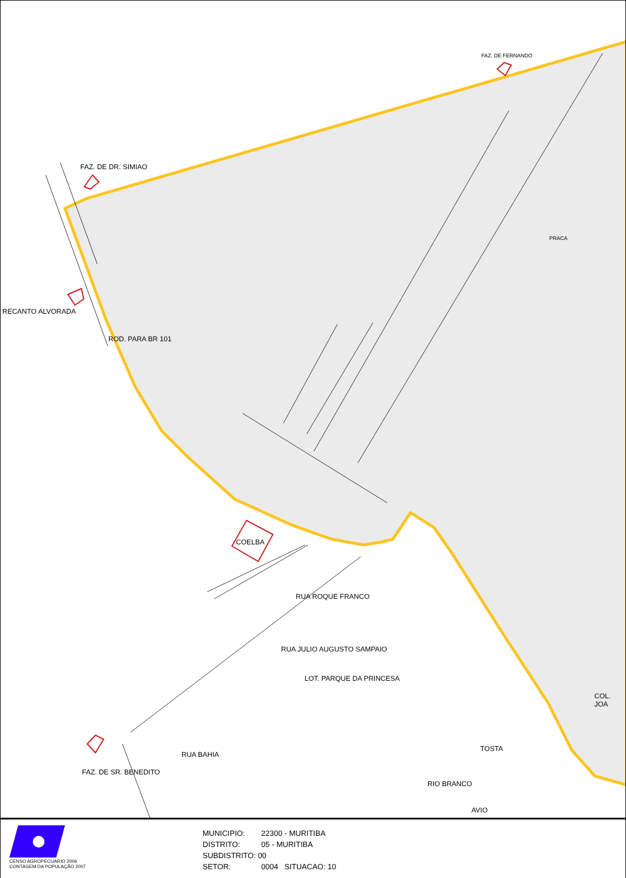FAZ. DE FERNANDO
FAZ. DE DR. SIMIAO
RECANTO ALVORADA
PRACA
ROD. PARA BR 101
COELBA
RUA ROQUE FRANCO
RUA JULIO AUGUSTO SAMPAIO
LOT. PARQUE DA PRINCESA
RUA BAHIA
FAZ. DE SR. BENEDITO
RIO BRANCO
TOSTA
AVIO
COL. JOA
CENSO AGROPECUARIO 2006
CONTAGEM DA POPULAÇÃO 2007
MUNICIPIO: 22300 - MURITIBA
DISTRITO: 05 - MURITIBA
SUBDISTRITO: 00
SETOR: 0004 SITUACAO: 10